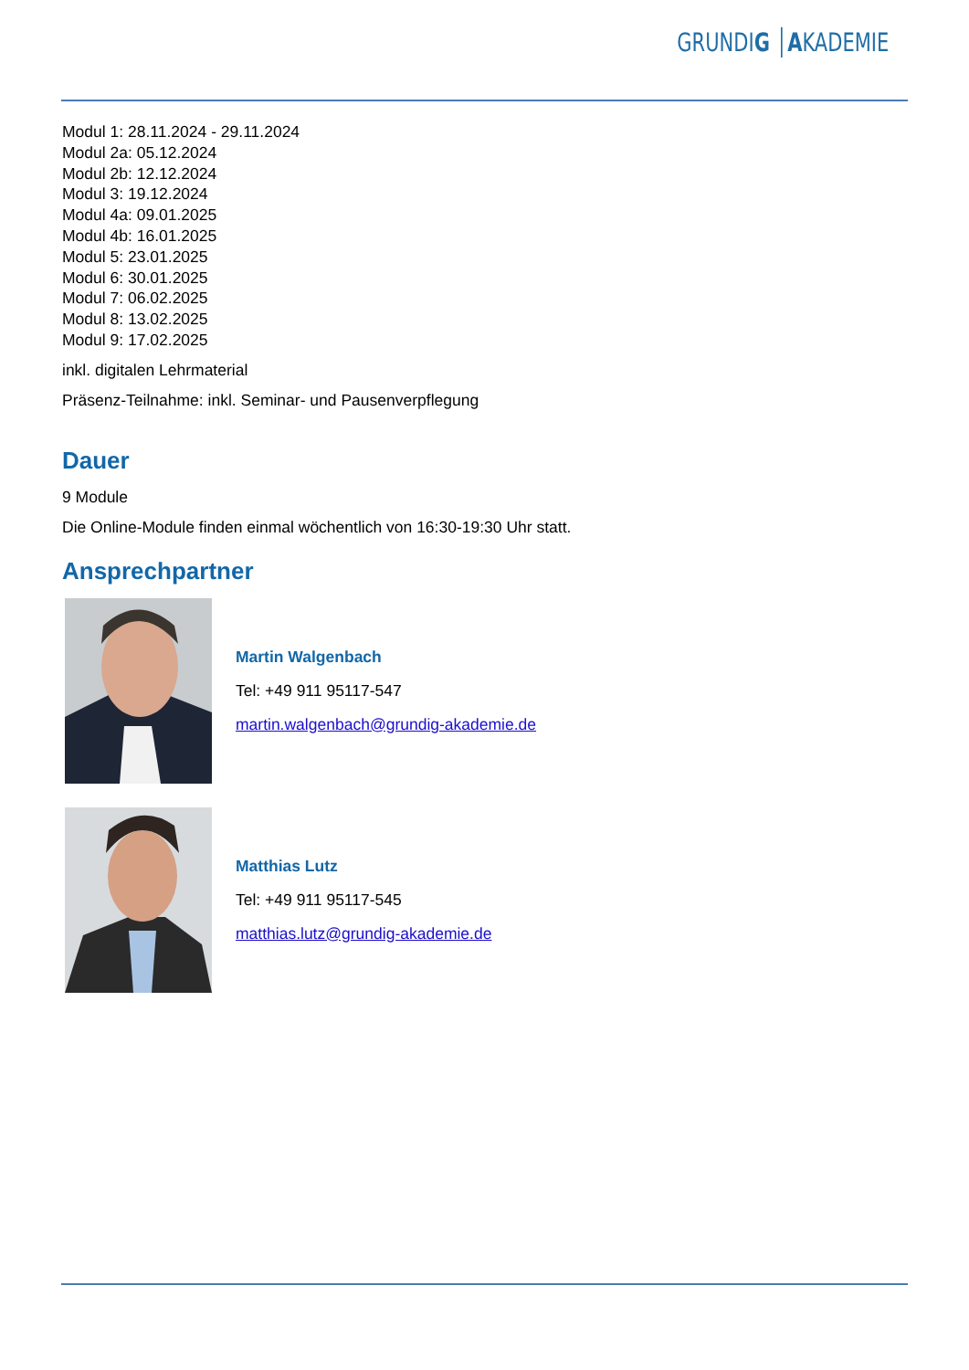GRUNDIG │AKADEMIE
Modul 1: 28.11.2024 - 29.11.2024
Modul 2a: 05.12.2024
Modul 2b: 12.12.2024
Modul 3: 19.12.2024
Modul 4a: 09.01.2025
Modul 4b: 16.01.2025
Modul 5: 23.01.2025
Modul 6: 30.01.2025
Modul 7: 06.02.2025
Modul 8: 13.02.2025
Modul 9: 17.02.2025
inkl. digitalen Lehrmaterial
Präsenz-Teilnahme: inkl. Seminar- und Pausenverpflegung
Dauer
9 Module
Die Online-Module finden einmal wöchentlich von 16:30-19:30 Uhr statt.
Ansprechpartner
Martin Walgenbach
Tel: +49 911 95117-547
martin.walgenbach@grundig-akademie.de
Matthias Lutz
Tel: +49 911 95117-545
matthias.lutz@grundig-akademie.de